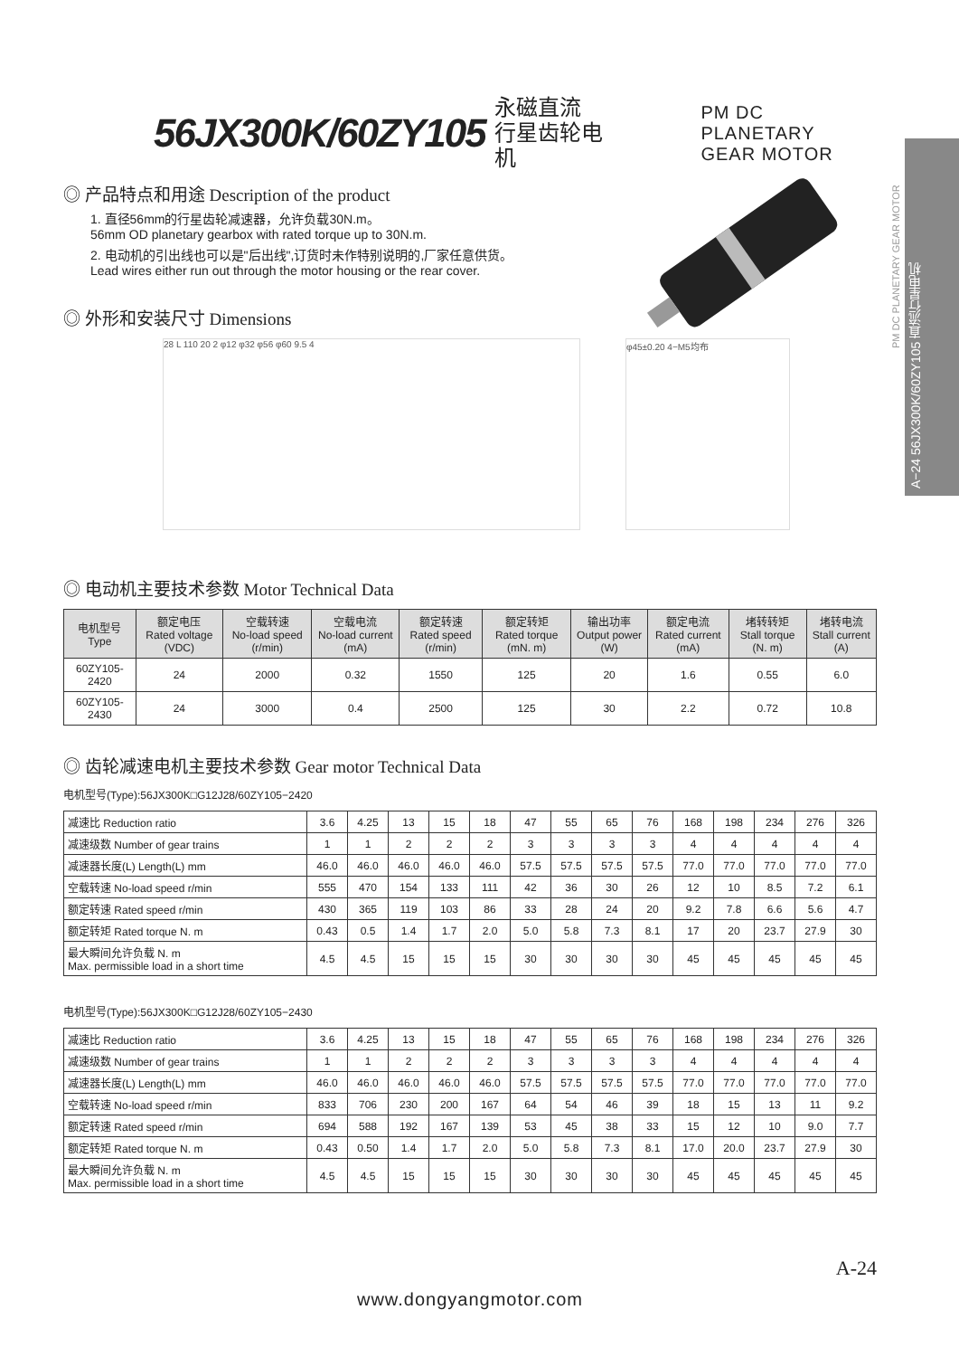A−24 56JX300K/60ZY105 直流行星电机
PM DC PLANETARY GEAR MOTOR
56JX300K/60ZY105 永磁直流
行星齿轮电机 PM DC PLANETARY
GEAR MOTOR
◎ 产品特点和用途 Description of the product
1. 直径56mm的行星齿轮减速器，允许负载30N.m。
56mm OD planetary gearbox with rated torque up to 30N.m.
2. 电动机的引出线也可以是"后出线",订货时未作特别说明的,厂家任意供货。
Lead wires either run out through the motor housing or the rear cover.
◎ 外形和安装尺寸 Dimensions
28 L 110 20 2 φ12 φ32 φ56 φ60 9.5 4 φ45±0.20 4−M5均布
◎ 电动机主要技术参数 Motor Technical Data
| 电机型号 Type | 额定电压 Rated voltage (VDC) | 空载转速 No-load speed (r/min) | 空载电流 No-load current (mA) | 额定转速 Rated speed (r/min) | 额定转矩 Rated torque (mN. m) | 输出功率 Output power (W) | 额定电流 Rated current (mA) | 堵转转矩 Stall torque (N. m) | 堵转电流 Stall current (A) |
| --- | --- | --- | --- | --- | --- | --- | --- | --- | --- |
| 60ZY105-2420 | 24 | 2000 | 0.32 | 1550 | 125 | 20 | 1.6 | 0.55 | 6.0 |
| 60ZY105-2430 | 24 | 3000 | 0.4 | 2500 | 125 | 30 | 2.2 | 0.72 | 10.8 |
◎ 齿轮减速电机主要技术参数 Gear motor Technical Data
电机型号(Type):56JX300K□G12J28/60ZY105−2420
| 减速比 Reduction ratio | 3.6 | 4.25 | 13 | 15 | 18 | 47 | 55 | 65 | 76 | 168 | 198 | 234 | 276 | 326 |
| 减速级数 Number of gear trains | 1 | 1 | 2 | 2 | 2 | 3 | 3 | 3 | 3 | 4 | 4 | 4 | 4 | 4 |
| 减速器长度(L) Length(L) mm | 46.0 | 46.0 | 46.0 | 46.0 | 46.0 | 57.5 | 57.5 | 57.5 | 57.5 | 77.0 | 77.0 | 77.0 | 77.0 | 77.0 |
| 空载转速 No-load speed r/min | 555 | 470 | 154 | 133 | 111 | 42 | 36 | 30 | 26 | 12 | 10 | 8.5 | 7.2 | 6.1 |
| 额定转速 Rated speed r/min | 430 | 365 | 119 | 103 | 86 | 33 | 28 | 24 | 20 | 9.2 | 7.8 | 6.6 | 5.6 | 4.7 |
| 额定转矩 Rated torque N. m | 0.43 | 0.5 | 1.4 | 1.7 | 2.0 | 5.0 | 5.8 | 7.3 | 8.1 | 17 | 20 | 23.7 | 27.9 | 30 |
| 最大瞬间允许负载 N. m Max. permissible load in a short time | 4.5 | 4.5 | 15 | 15 | 15 | 30 | 30 | 30 | 30 | 45 | 45 | 45 | 45 | 45 |
电机型号(Type):56JX300K□G12J28/60ZY105−2430
| 减速比 Reduction ratio | 3.6 | 4.25 | 13 | 15 | 18 | 47 | 55 | 65 | 76 | 168 | 198 | 234 | 276 | 326 |
| 减速级数 Number of gear trains | 1 | 1 | 2 | 2 | 2 | 3 | 3 | 3 | 3 | 4 | 4 | 4 | 4 | 4 |
| 减速器长度(L) Length(L) mm | 46.0 | 46.0 | 46.0 | 46.0 | 46.0 | 57.5 | 57.5 | 57.5 | 57.5 | 77.0 | 77.0 | 77.0 | 77.0 | 77.0 |
| 空载转速 No-load speed r/min | 833 | 706 | 230 | 200 | 167 | 64 | 54 | 46 | 39 | 18 | 15 | 13 | 11 | 9.2 |
| 额定转速 Rated speed r/min | 694 | 588 | 192 | 167 | 139 | 53 | 45 | 38 | 33 | 15 | 12 | 10 | 9.0 | 7.7 |
| 额定转矩 Rated torque N. m | 0.43 | 0.50 | 1.4 | 1.7 | 2.0 | 5.0 | 5.8 | 7.3 | 8.1 | 17.0 | 20.0 | 23.7 | 27.9 | 30 |
| 最大瞬间允许负载 N. m Max. permissible load in a short time | 4.5 | 4.5 | 15 | 15 | 15 | 30 | 30 | 30 | 30 | 45 | 45 | 45 | 45 | 45 |
A-24
www.dongyangmotor.com